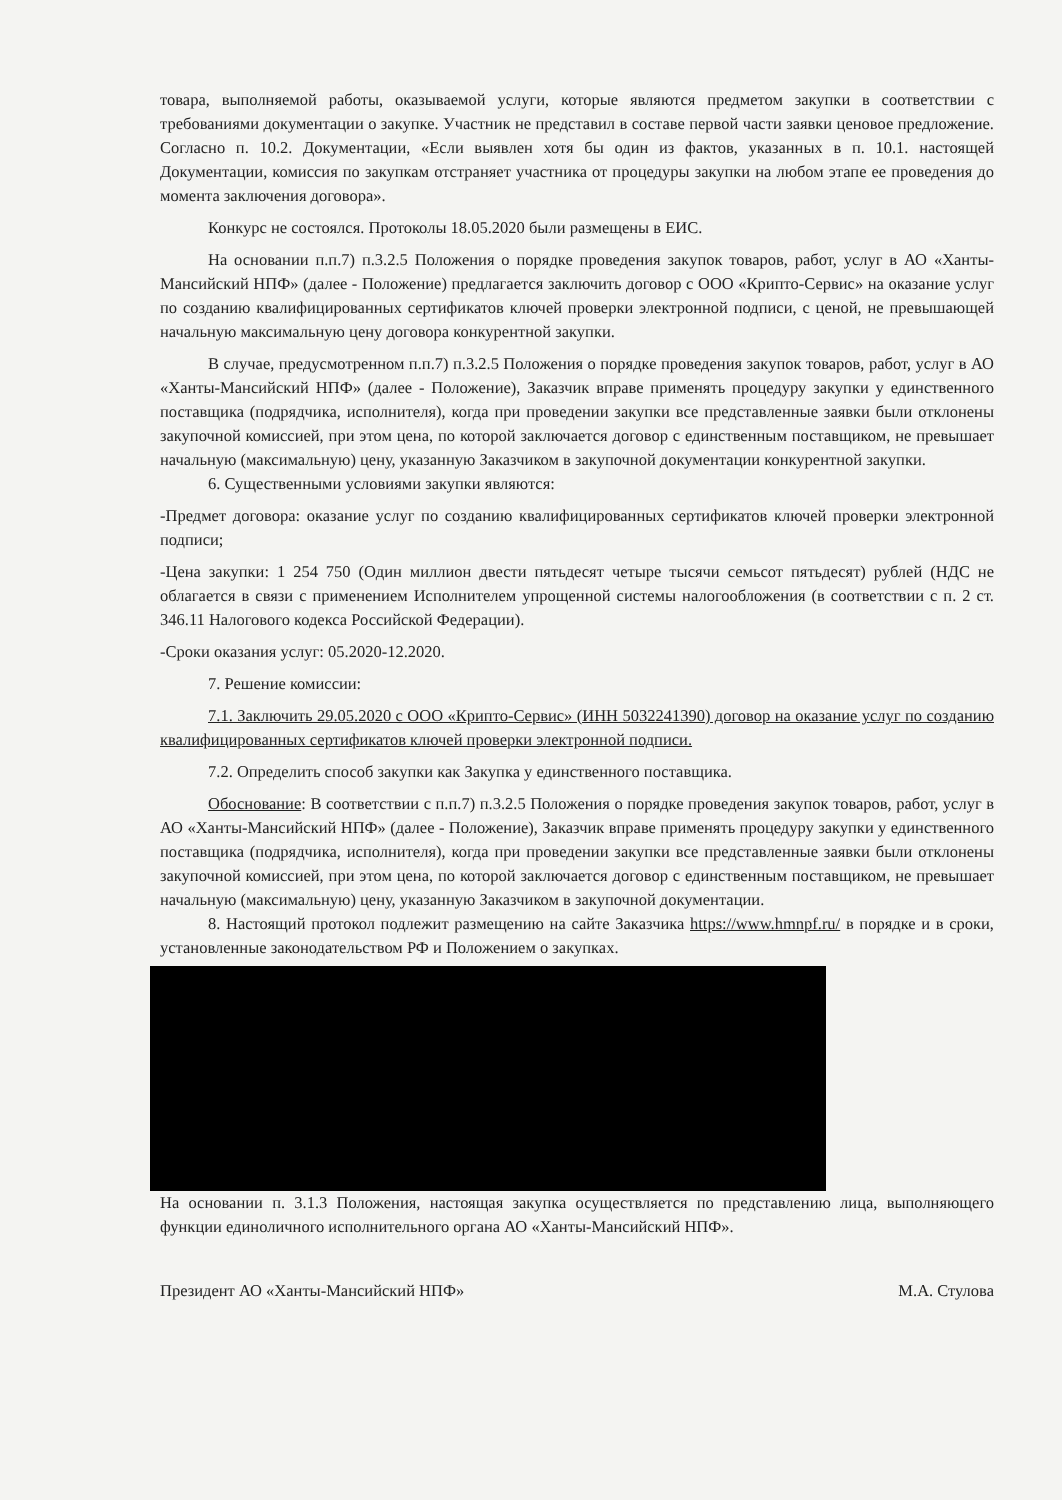товара, выполняемой работы, оказываемой услуги, которые являются предметом закупки в соответствии с требованиями документации о закупке. Участник не представил в составе первой части заявки ценовое предложение. Согласно п. 10.2. Документации, «Если выявлен хотя бы один из фактов, указанных в п. 10.1. настоящей Документации, комиссия по закупкам отстраняет участника от процедуры закупки на любом этапе ее проведения до момента заключения договора».
Конкурс не состоялся. Протоколы 18.05.2020 были размещены в ЕИС.
На основании п.п.7) п.3.2.5 Положения о порядке проведения закупок товаров, работ, услуг в АО «Ханты-Мансийский НПФ» (далее - Положение) предлагается заключить договор с ООО «Крипто-Сервис» на оказание услуг по созданию квалифицированных сертификатов ключей проверки электронной подписи, с ценой, не превышающей начальную максимальную цену договора конкурентной закупки.
В случае, предусмотренном п.п.7) п.3.2.5 Положения о порядке проведения закупок товаров, работ, услуг в АО «Ханты-Мансийский НПФ» (далее - Положение), Заказчик вправе применять процедуру закупки у единственного поставщика (подрядчика, исполнителя), когда при проведении закупки все представленные заявки были отклонены закупочной комиссией, при этом цена, по которой заключается договор с единственным поставщиком, не превышает начальную (максимальную) цену, указанную Заказчиком в закупочной документации конкурентной закупки.
6. Существенными условиями закупки являются:
-Предмет договора: оказание услуг по созданию квалифицированных сертификатов ключей проверки электронной подписи;
-Цена закупки: 1 254 750 (Один миллион двести пятьдесят четыре тысячи семьсот пятьдесят) рублей (НДС не облагается в связи с применением Исполнителем упрощенной системы налогообложения (в соответствии с п. 2 ст. 346.11 Налогового кодекса Российской Федерации).
-Сроки оказания услуг: 05.2020-12.2020.
7. Решение комиссии:
7.1. Заключить 29.05.2020 с ООО «Крипто-Сервис» (ИНН 5032241390) договор на оказание услуг по созданию квалифицированных сертификатов ключей проверки электронной подписи.
7.2. Определить способ закупки как Закупка у единственного поставщика.
Обоснование: В соответствии с п.п.7) п.3.2.5 Положения о порядке проведения закупок товаров, работ, услуг в АО «Ханты-Мансийский НПФ» (далее - Положение), Заказчик вправе применять процедуру закупки у единственного поставщика (подрядчика, исполнителя), когда при проведении закупки все представленные заявки были отклонены закупочной комиссией, при этом цена, по которой заключается договор с единственным поставщиком, не превышает начальную (максимальную) цену, указанную Заказчиком в закупочной документации.
8. Настоящий протокол подлежит размещению на сайте Заказчика https://www.hmnpf.ru/ в порядке и в сроки, установленные законодательством РФ и Положением о закупках.
На основании п. 3.1.3 Положения, настоящая закупка осуществляется по представлению лица, выполняющего функции единоличного исполнительного органа АО «Ханты-Мансийский НПФ».
Президент АО «Ханты-Мансийский НПФ» М.А. Стулова